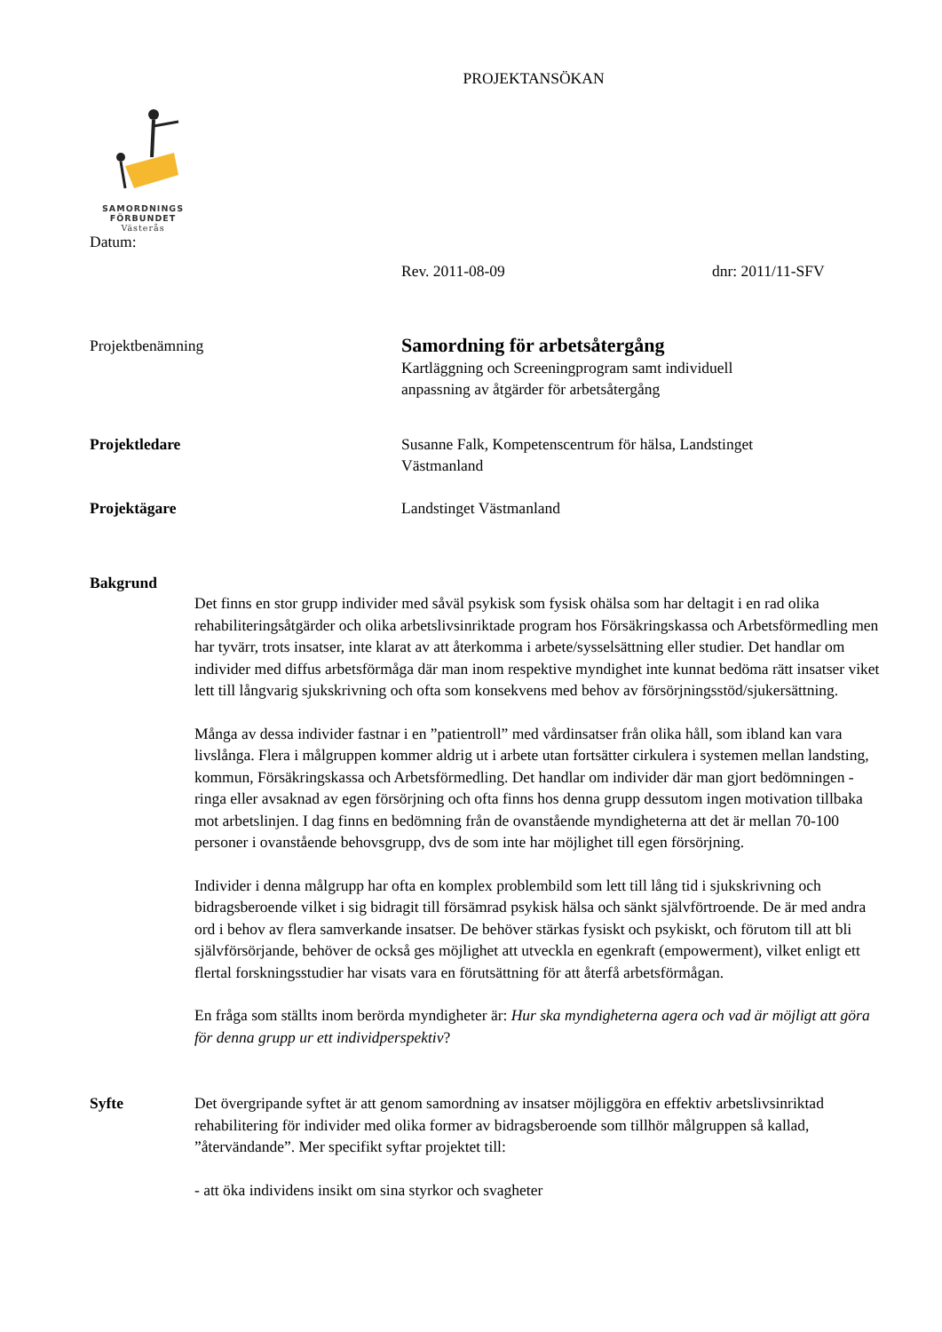PROJEKTANSÖKAN
SAMORDNINGS
FÖRBUNDET
Västerås
Datum:
Rev. 2011-08-09 dnr: 2011/11-SFV
Projektbenämning
Samordning för arbetsåtergång
Kartläggning och Screeningprogram samt individuell
anpassning av åtgärder för arbetsåtergång
Projektledare Susanne Falk, Kompetenscentrum för hälsa, Landstinget
Västmanland
Projektägare Landstinget Västmanland
Bakgrund
Det finns en stor grupp individer med såväl psykisk som fysisk ohälsa som har deltagit i en rad olika rehabiliteringsåtgärder och olika arbetslivsinriktade program hos Försäkringskassa och Arbetsförmedling men har tyvärr, trots insatser, inte klarat av att återkomma i arbete/sysselsättning eller studier. Det handlar om individer med diffus arbetsförmåga där man inom respektive myndighet inte kunnat bedöma rätt insatser viket lett till långvarig sjukskrivning och ofta som konsekvens med behov av försörjningsstöd/sjukersättning.
Många av dessa individer fastnar i en ”patientroll” med vårdinsatser från olika håll, som ibland kan vara livslånga. Flera i målgruppen kommer aldrig ut i arbete utan fortsätter cirkulera i systemen mellan landsting, kommun, Försäkringskassa och Arbetsförmedling. Det handlar om individer där man gjort bedömningen - ringa eller avsaknad av egen försörjning och ofta finns hos denna grupp dessutom ingen motivation tillbaka mot arbetslinjen. I dag finns en bedömning från de ovanstående myndigheterna att det är mellan 70-100 personer i ovanstående behovsgrupp, dvs de som inte har möjlighet till egen försörjning.
Individer i denna målgrupp har ofta en komplex problembild som lett till lång tid i sjukskrivning och bidragsberoende vilket i sig bidragit till försämrad psykisk hälsa och sänkt självförtroende. De är med andra ord i behov av flera samverkande insatser. De behöver stärkas fysiskt och psykiskt, och förutom till att bli självförsörjande, behöver de också ges möjlighet att utveckla en egenkraft (empowerment), vilket enligt ett flertal forskningsstudier har visats vara en förutsättning för att återfå arbetsförmågan.
En fråga som ställts inom berörda myndigheter är: Hur ska myndigheterna agera och vad är möjligt att göra för denna grupp ur ett individperspektiv?
Syfte
Det övergripande syftet är att genom samordning av insatser möjliggöra en effektiv arbetslivsinriktad rehabilitering för individer med olika former av bidragsberoende som tillhör målgruppen så kallad, ”återvändande”. Mer specifikt syftar projektet till:
- att öka individens insikt om sina styrkor och svagheter